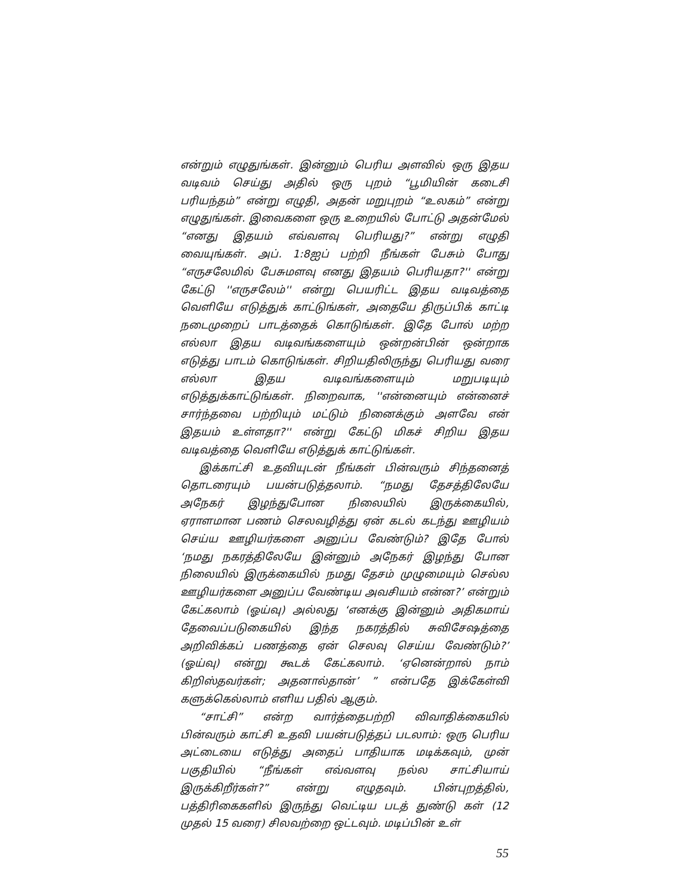என்றும் எழுதுங்கள். இன்னும் பெரிய அளவில் ஒரு இதய வடிவம் செய்து அதில் ஒரு புறம் “பூமியின் கடைசி பரியந்தம்” என்று எழுதி, அதன் மறுபுறம் “உலகம்” என்று எழுதுங்கள். இவைகளை ஒரு உறையில் போட்டு அதன்மேல் “எனது இதயம் எவ்வளவு பெரியது?” என்று எழுதி வையுங்கள். அப். 1:8ஐப் பற்றி நீங்கள் பேசும் போது “எருசலேமில் பேசுமளவு எனது இதயம் பெரியதா?'' என்று கேட்டு ''எருசலேம்'' என்று பெயரிட்ட இதய வடிவத்தை வெளியே எடுத்துக் காட்டுங்கள், அதையே திருப்பிக் காட்டி நடைமுறைப் பாடத்தைக் கொடுங்கள். இதே போல் மற்ற எல்லா இதய வடிவங்களையும் ஒன்றன்பின் ஒன்றாக எடுத்து பாடம் கொடுங்கள். சிறியதிலிருந்து பெரியது வரை எல்லா இதய வடிவங்களையும் மறுபடியும் எடுத்துக்காட்டுங்கள். நிறைவாக, ''என்னையும் என்னைச் சார்ந்தவை பற்றியும் மட்டும் நினைக்கும் அளவே என் இதயம் உள்ளதா?'' என்று கேட்டு மிகச் சிறிய இதய வடிவத்தை வெளியே எடுத்துக் காட்டுங்கள்.
இக்காட்சி உதவியுடன் நீங்கள் பின்வரும் சிந்தனைத் தொடரையும் பயன்படுத்தலாம். “நமது தேசத்திலேயே அநேகர் இழந்துபோன நிலையில் இருக்கையில், ஏராளமான பணம் செலவழித்து ஏன் கடல் கடந்து ஊழியம் செய்ய ஊழியர்களை அனுப்ப வேண்டும்? இதே போல் ‘நமது நகரத்திலேயே இன்னும் அநேகர் இழந்து போன நிலையில் இருக்கையில் நமது தேசம் முழுமையும் செல்ல ஊழியர்களை அனுப்ப வேண்டிய அவசியம் என்ன?’ என்றும் கேட்கலாம் (ஓய்வு) அல்லது ‘எனக்கு இன்னும் அதிகமாய் தேவைப்படுகையில் இந்த நகரத்தில் சுவிசேஷத்தை அறிவிக்கப் பணத்தை ஏன் செலவு செய்ய வேண்டும்?’ (ஓய்வு) என்று கூடக் கேட்கலாம். ‘ஏனென்றால் நாம் கிறிஸ்தவர்கள்; அதனால்தான்’ ” என்பதே இக்கேள்வி களுக்கெல்லாம் எளிய பதில் ஆகும்.
“சாட்சி” என்ற வார்த்தைபற்றி விவாதிக்கையில் பின்வரும் காட்சி உதவி பயன்படுத்தப் படலாம்: ஒரு பெரிய அட்டையை எடுத்து அதைப் பாதியாக மடிக்கவும், முன் பகுதியில் “நீங்கள் எவ்வளவு நல்ல சாட்சியாய் இருக்கிறீர்கள்?” என்று எழுதவும். பின்புறத்தில், பத்திரிகைகளில் இருந்து வெட்டிய படத் துண்டு கள் (12 முதல் 15 வரை) சிலவற்றை ஒட்டவும். மடிப்பின் உள்
55